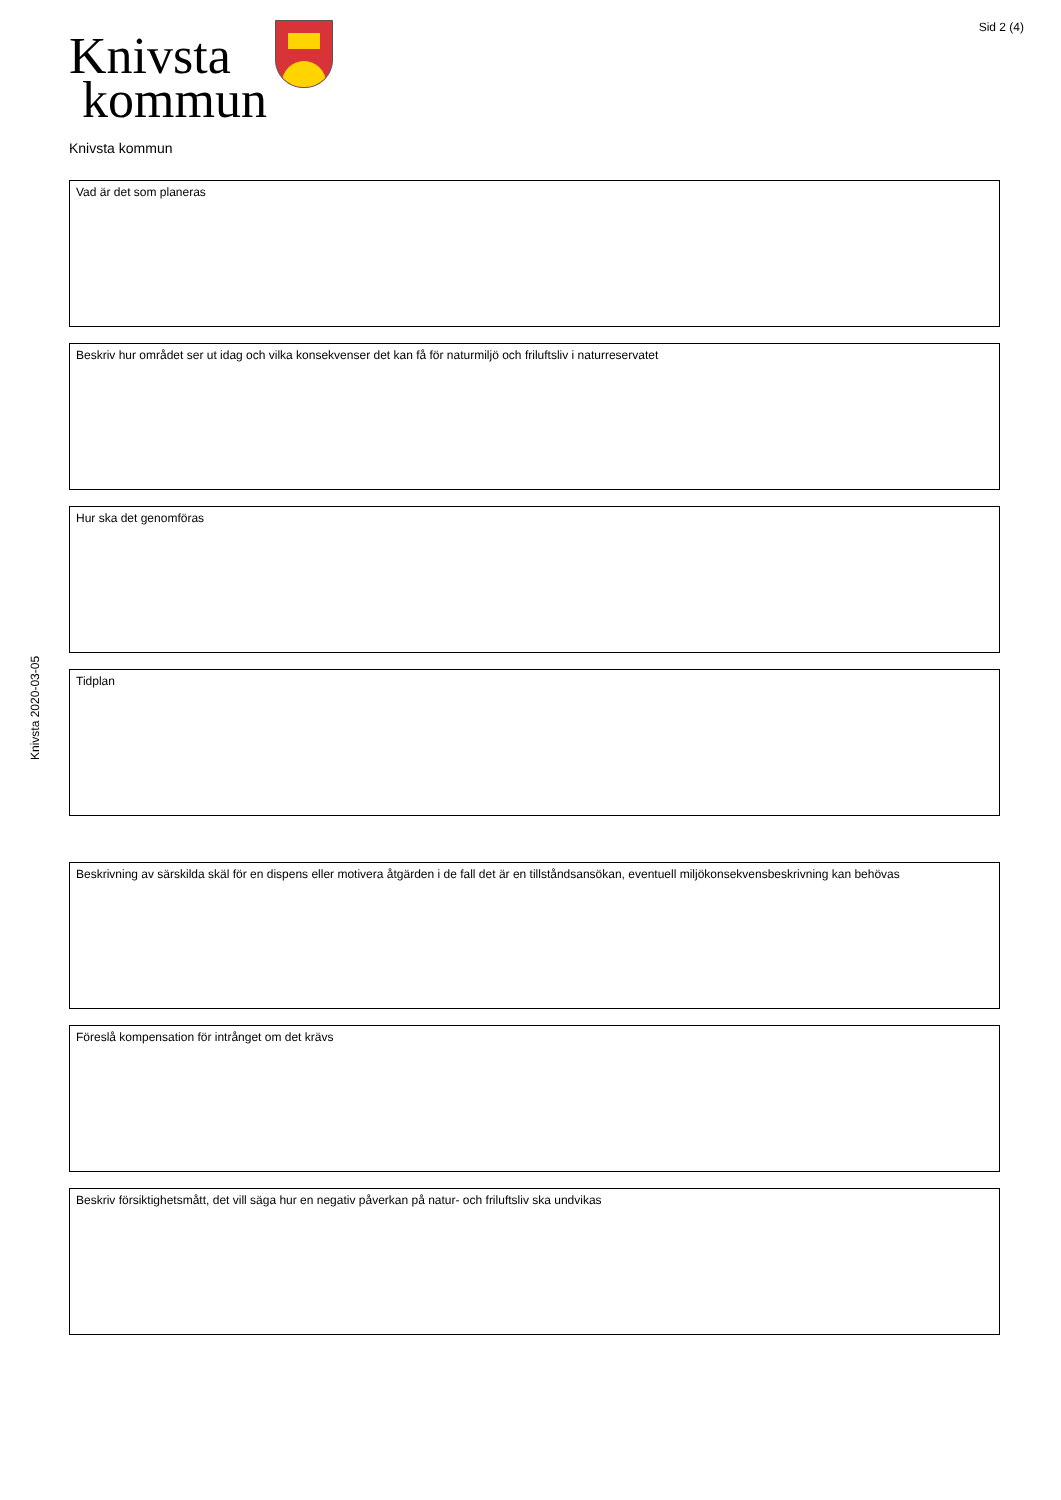Knivsta
kommun
Sid 2 (4)
Knivsta kommun
Vad är det som planeras
Beskriv hur området ser ut idag och vilka konsekvenser det kan få för naturmiljö och friluftsliv i naturreservatet
Hur ska det genomföras
Tidplan
Beskrivning av särskilda skäl för en dispens eller motivera åtgärden i de fall det är en tillståndsansökan, eventuell miljökonsekvensbeskrivning kan behövas
Föreslå kompensation för intrånget om det krävs
Beskriv försiktighetsmått, det vill säga hur en negativ påverkan på natur- och friluftsliv ska undvikas
Knivsta 2020-03-05